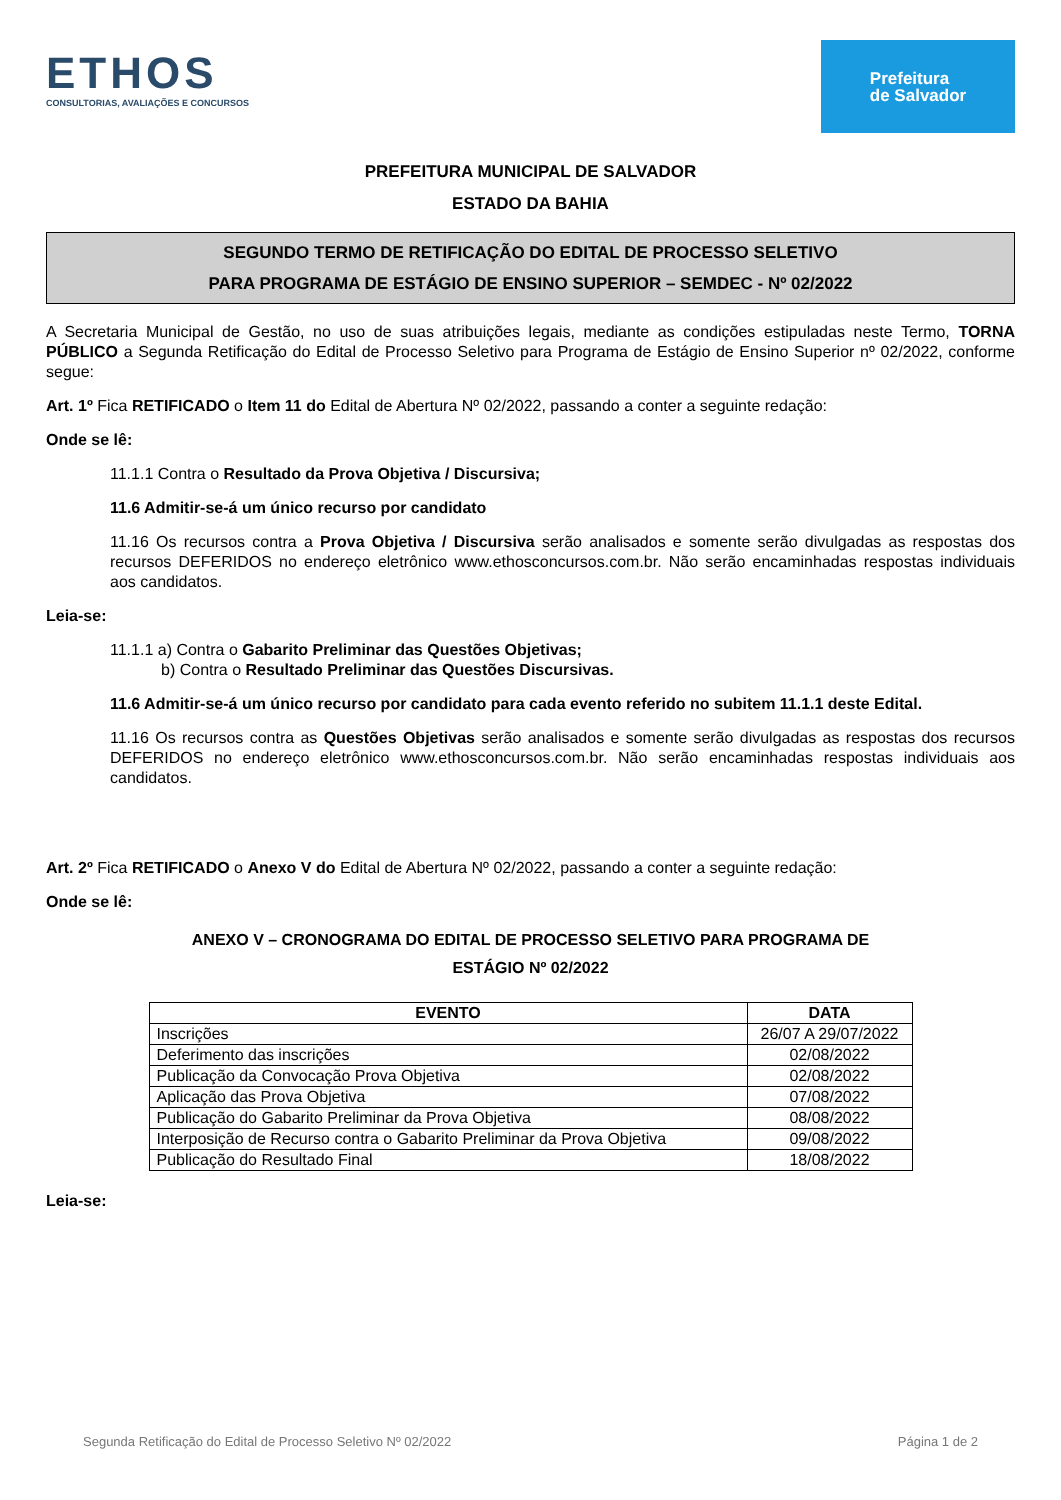ETHOS
CONSULTORIAS, AVALIAÇÕES E CONCURSOS
Prefeitura
de Salvador
PREFEITURA MUNICIPAL DE SALVADOR
ESTADO DA BAHIA
SEGUNDO TERMO DE RETIFICAÇÃO DO EDITAL DE PROCESSO SELETIVO
PARA PROGRAMA DE ESTÁGIO DE ENSINO SUPERIOR – SEMDEC - Nº 02/2022
A Secretaria Municipal de Gestão, no uso de suas atribuições legais, mediante as condições estipuladas neste Termo, TORNA PÚBLICO a Segunda Retificação do Edital de Processo Seletivo para Programa de Estágio de Ensino Superior nº 02/2022, conforme segue:
Art. 1º Fica RETIFICADO o Item 11 do Edital de Abertura Nº 02/2022, passando a conter a seguinte redação:
Onde se lê:
11.1.1 Contra o Resultado da Prova Objetiva / Discursiva;
11.6 Admitir-se-á um único recurso por candidato
11.16 Os recursos contra a Prova Objetiva / Discursiva serão analisados e somente serão divulgadas as respostas dos recursos DEFERIDOS no endereço eletrônico www.ethosconcursos.com.br. Não serão encaminhadas respostas individuais aos candidatos.
Leia-se:
11.1.1 a) Contra o Gabarito Preliminar das Questões Objetivas;
b) Contra o Resultado Preliminar das Questões Discursivas.
11.6 Admitir-se-á um único recurso por candidato para cada evento referido no subitem 11.1.1 deste Edital.
11.16 Os recursos contra as Questões Objetivas serão analisados e somente serão divulgadas as respostas dos recursos DEFERIDOS no endereço eletrônico www.ethosconcursos.com.br. Não serão encaminhadas respostas individuais aos candidatos.
Art. 2º Fica RETIFICADO o Anexo V do Edital de Abertura Nº 02/2022, passando a conter a seguinte redação:
Onde se lê:
ANEXO V – CRONOGRAMA DO EDITAL DE PROCESSO SELETIVO PARA PROGRAMA DE
ESTÁGIO Nº 02/2022
| EVENTO | DATA |
| --- | --- |
| Inscrições | 26/07 A 29/07/2022 |
| Deferimento das inscrições | 02/08/2022 |
| Publicação da Convocação Prova Objetiva | 02/08/2022 |
| Aplicação das Prova Objetiva | 07/08/2022 |
| Publicação do Gabarito Preliminar da Prova Objetiva | 08/08/2022 |
| Interposição de Recurso contra o Gabarito Preliminar da Prova Objetiva | 09/08/2022 |
| Publicação do Resultado Final | 18/08/2022 |
Leia-se:
Segunda Retificação do Edital de Processo Seletivo Nº 02/2022 Página 1 de 2